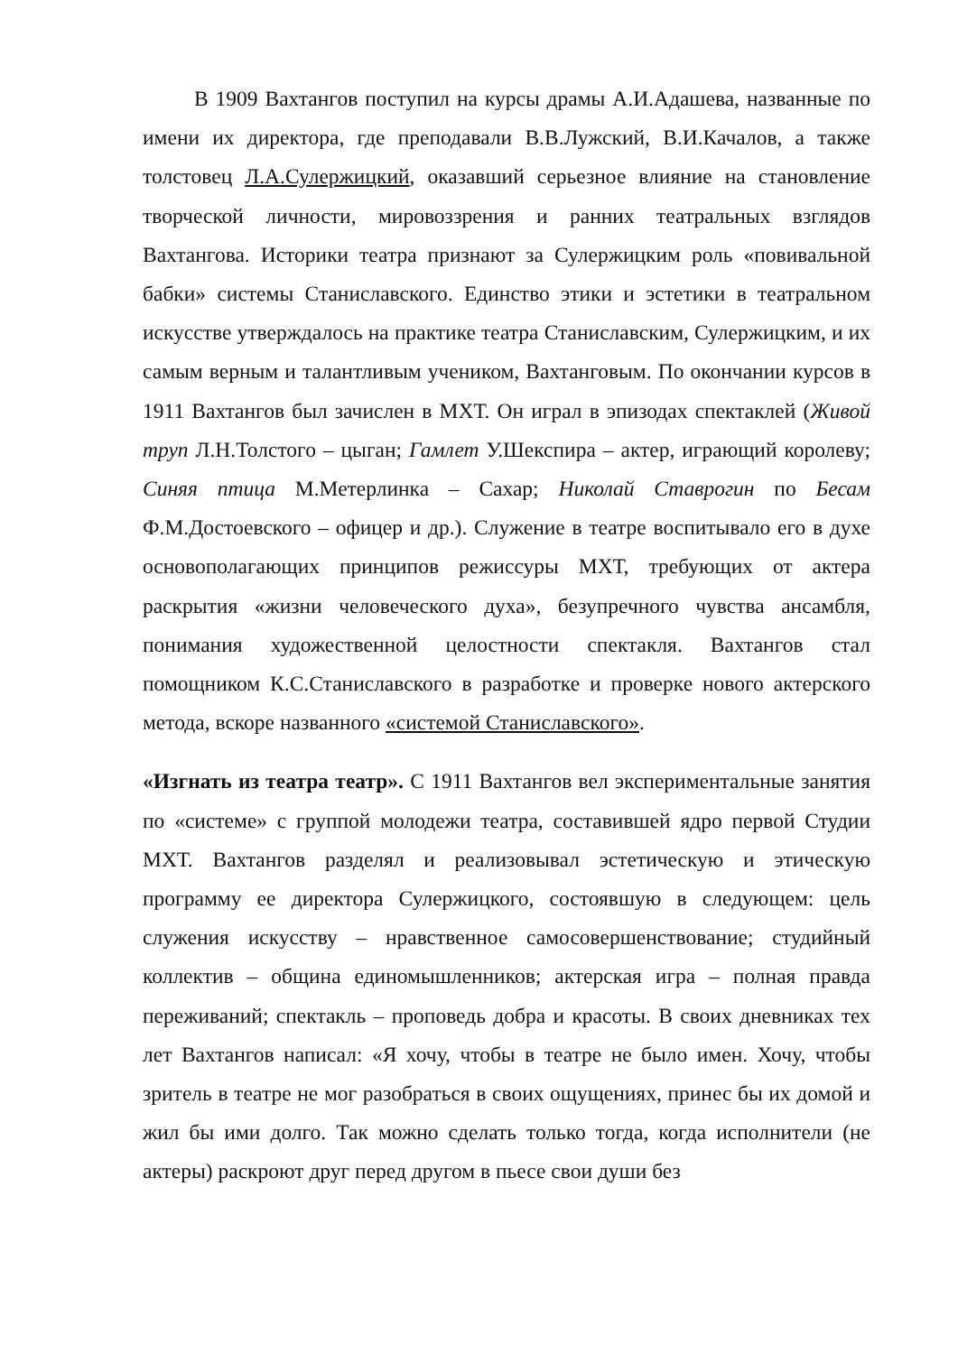В 1909 Вахтангов поступил на курсы драмы А.И.Адашева, названные по имени их директора, где преподавали В.В.Лужский, В.И.Качалов, а также толстовец Л.А.Сулержицкий, оказавший серьезное влияние на становление творческой личности, мировоззрения и ранних театральных взглядов Вахтангова. Историки театра признают за Сулержицким роль «повивальной бабки» системы Станиславского. Единство этики и эстетики в театральном искусстве утверждалось на практике театра Станиславским, Сулержицким, и их самым верным и талантливым учеником, Вахтанговым. По окончании курсов в 1911 Вахтангов был зачислен в МХТ. Он играл в эпизодах спектаклей (Живой труп Л.Н.Толстого – цыган; Гамлет У.Шекспира – актер, играющий королеву; Синяя птица М.Метерлинка – Сахар; Николай Ставрогин по Бесам Ф.М.Достоевского – офицер и др.). Служение в театре воспитывало его в духе основополагающих принципов режиссуры МХТ, требующих от актера раскрытия «жизни человеческого духа», безупречного чувства ансамбля, понимания художественной целостности спектакля. Вахтангов стал помощником К.С.Станиславского в разработке и проверке нового актерского метода, вскоре названного «системой Станиславского».
«Изгнать из театра театр». С 1911 Вахтангов вел экспериментальные занятия по «системе» с группой молодежи театра, составившей ядро первой Студии МХТ. Вахтангов разделял и реализовывал эстетическую и этическую программу ее директора Сулержицкого, состоявшую в следующем: цель служения искусству – нравственное самосовершенствование; студийный коллектив – община единомышленников; актерская игра – полная правда переживаний; спектакль – проповедь добра и красоты. В своих дневниках тех лет Вахтангов написал: «Я хочу, чтобы в театре не было имен. Хочу, чтобы зритель в театре не мог разобраться в своих ощущениях, принес бы их домой и жил бы ими долго. Так можно сделать только тогда, когда исполнители (не актеры) раскроют друг перед другом в пьесе свои души без